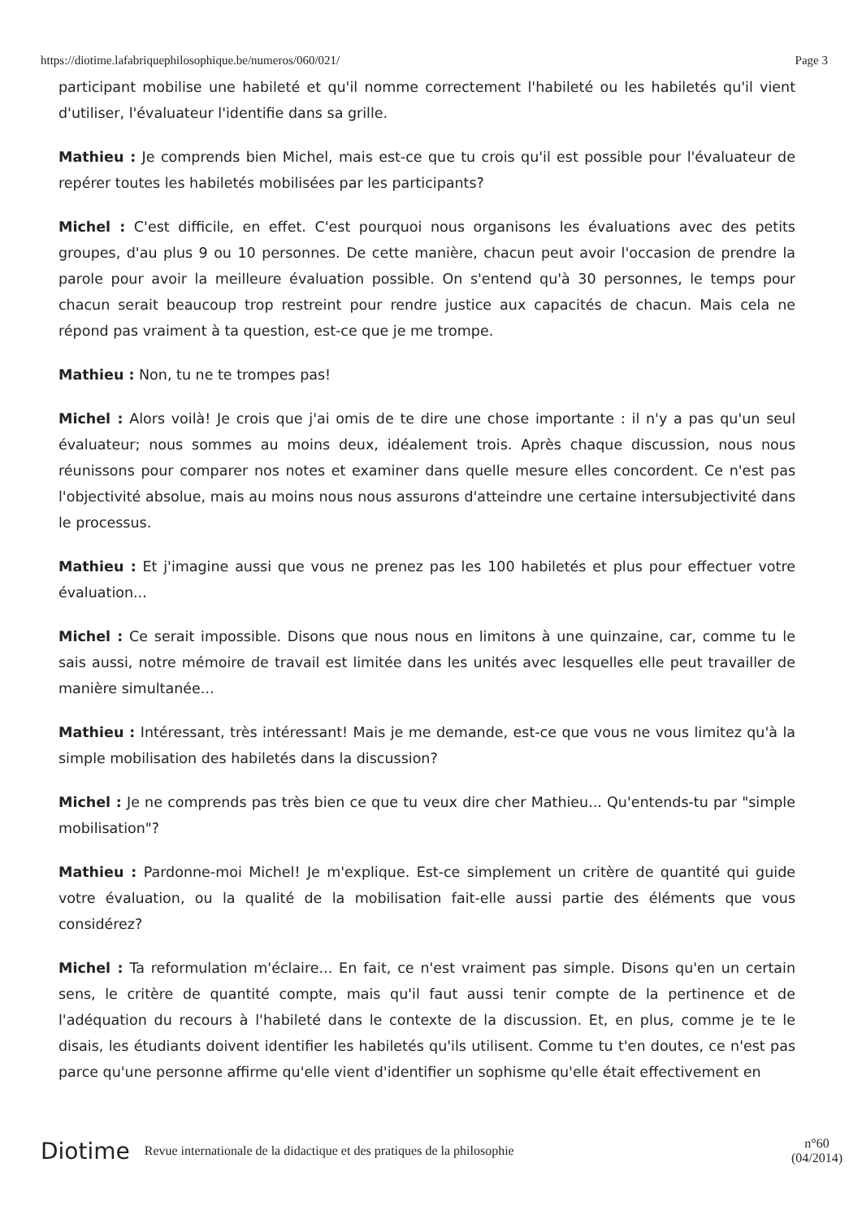https://diotime.lafabriquephilosophique.be/numeros/060/021/ Page 3
participant mobilise une habileté et qu'il nomme correctement l'habileté ou les habiletés qu'il vient d'utiliser, l'évaluateur l'identifie dans sa grille.
Mathieu : Je comprends bien Michel, mais est-ce que tu crois qu'il est possible pour l'évaluateur de repérer toutes les habiletés mobilisées par les participants?
Michel : C'est difficile, en effet. C'est pourquoi nous organisons les évaluations avec des petits groupes, d'au plus 9 ou 10 personnes. De cette manière, chacun peut avoir l'occasion de prendre la parole pour avoir la meilleure évaluation possible. On s'entend qu'à 30 personnes, le temps pour chacun serait beaucoup trop restreint pour rendre justice aux capacités de chacun. Mais cela ne répond pas vraiment à ta question, est-ce que je me trompe.
Mathieu : Non, tu ne te trompes pas!
Michel : Alors voilà! Je crois que j'ai omis de te dire une chose importante : il n'y a pas qu'un seul évaluateur; nous sommes au moins deux, idéalement trois. Après chaque discussion, nous nous réunissons pour comparer nos notes et examiner dans quelle mesure elles concordent. Ce n'est pas l'objectivité absolue, mais au moins nous nous assurons d'atteindre une certaine intersubjectivité dans le processus.
Mathieu : Et j'imagine aussi que vous ne prenez pas les 100 habiletés et plus pour effectuer votre évaluation...
Michel : Ce serait impossible. Disons que nous nous en limitons à une quinzaine, car, comme tu le sais aussi, notre mémoire de travail est limitée dans les unités avec lesquelles elle peut travailler de manière simultanée...
Mathieu : Intéressant, très intéressant! Mais je me demande, est-ce que vous ne vous limitez qu'à la simple mobilisation des habiletés dans la discussion?
Michel : Je ne comprends pas très bien ce que tu veux dire cher Mathieu... Qu'entends-tu par "simple mobilisation"?
Mathieu : Pardonne-moi Michel! Je m'explique. Est-ce simplement un critère de quantité qui guide votre évaluation, ou la qualité de la mobilisation fait-elle aussi partie des éléments que vous considérez?
Michel : Ta reformulation m'éclaire... En fait, ce n'est vraiment pas simple. Disons qu'en un certain sens, le critère de quantité compte, mais qu'il faut aussi tenir compte de la pertinence et de l'adéquation du recours à l'habileté dans le contexte de la discussion. Et, en plus, comme je te le disais, les étudiants doivent identifier les habiletés qu'ils utilisent. Comme tu t'en doutes, ce n'est pas parce qu'une personne affirme qu'elle vient d'identifier un sophisme qu'elle était effectivement en
Diotime Revue internationale de la didactique et des pratiques de la philosophie n°60
(04/2014)